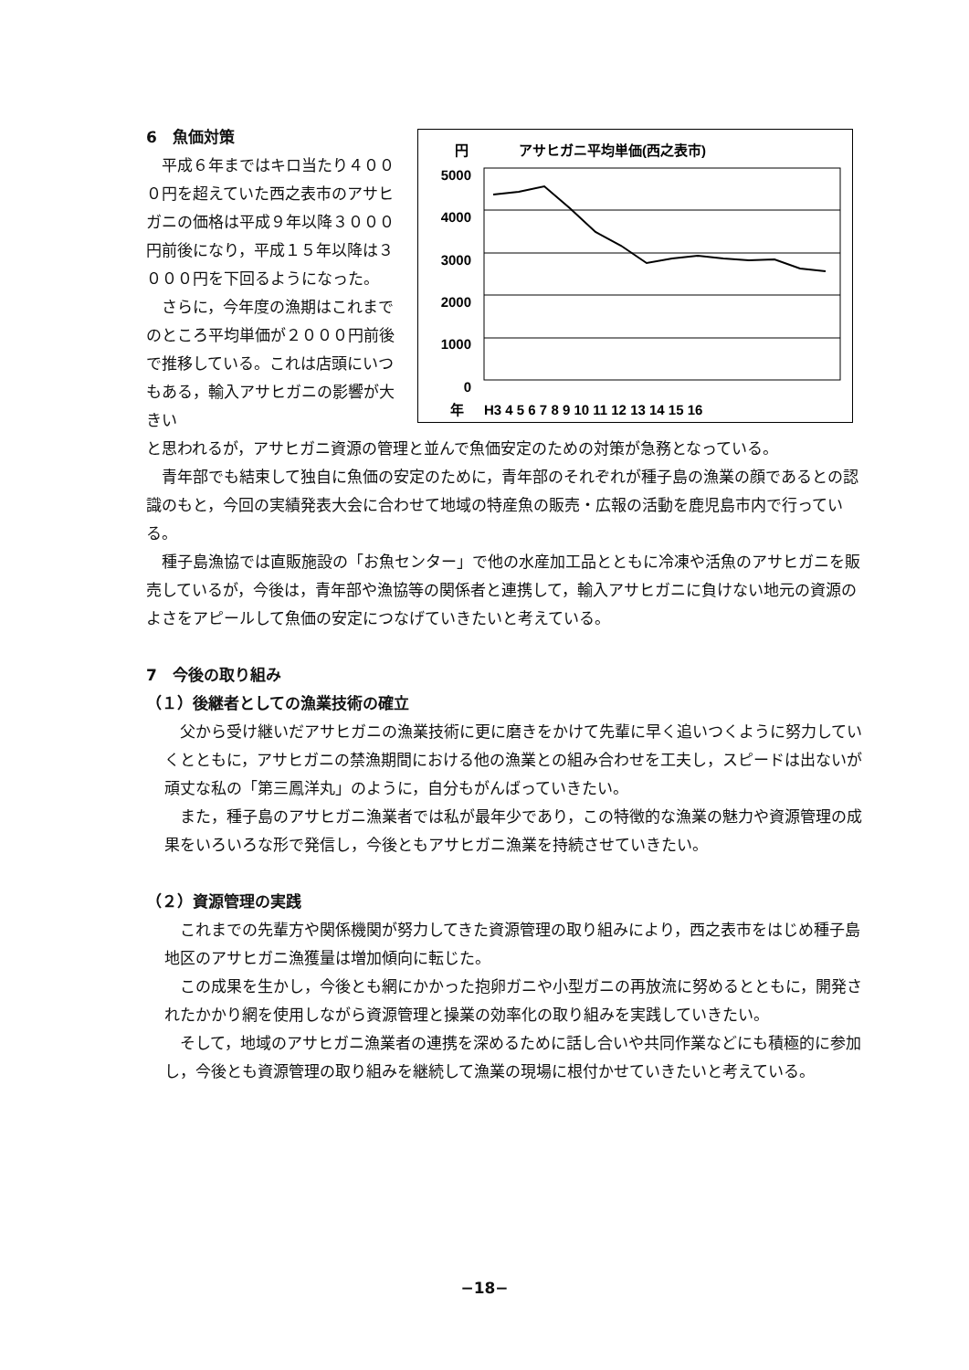6　魚価対策
平成６年まではキロ当たり４０００円を超えていた西之表市のアサヒガニの価格は平成９年以降３０００円前後になり，平成１５年以降は３０００円を下回るようになった。
さらに，今年度の漁期はこれまでのところ平均単価が２０００円前後で推移している。これは店頭にいつもある，輸入アサヒガニの影響が大きい
円
アサヒガニ平均単価(西之表市)
5000
4000
3000
2000
1000
0
年
H3 4 5 6 7 8 9 10 11 12 13 14 15 16
と思われるが，アサヒガニ資源の管理と並んで魚価安定のための対策が急務となっている。
青年部でも結束して独自に魚価の安定のために，青年部のそれぞれが種子島の漁業の顔であるとの認識のもと，今回の実績発表大会に合わせて地域の特産魚の販売・広報の活動を鹿児島市内で行っている。
種子島漁協では直販施設の「お魚センター」で他の水産加工品とともに冷凍や活魚のアサヒガニを販売しているが，今後は，青年部や漁協等の関係者と連携して，輸入アサヒガニに負けない地元の資源のよさをアピールして魚価の安定につなげていきたいと考えている。
7　今後の取り組み
（１）後継者としての漁業技術の確立
父から受け継いだアサヒガニの漁業技術に更に磨きをかけて先輩に早く追いつくように努力していくとともに，アサヒガニの禁漁期間における他の漁業との組み合わせを工夫し，スピードは出ないが頑丈な私の「第三鳳洋丸」のように，自分もがんばっていきたい。
また，種子島のアサヒガニ漁業者では私が最年少であり，この特徴的な漁業の魅力や資源管理の成果をいろいろな形で発信し，今後ともアサヒガニ漁業を持続させていきたい。
（２）資源管理の実践
これまでの先輩方や関係機関が努力してきた資源管理の取り組みにより，西之表市をはじめ種子島地区のアサヒガニ漁獲量は増加傾向に転じた。
この成果を生かし，今後とも網にかかった抱卵ガニや小型ガニの再放流に努めるとともに，開発されたかかり網を使用しながら資源管理と操業の効率化の取り組みを実践していきたい。
そして，地域のアサヒガニ漁業者の連携を深めるために話し合いや共同作業などにも積極的に参加し，今後とも資源管理の取り組みを継続して漁業の現場に根付かせていきたいと考えている。
−18−